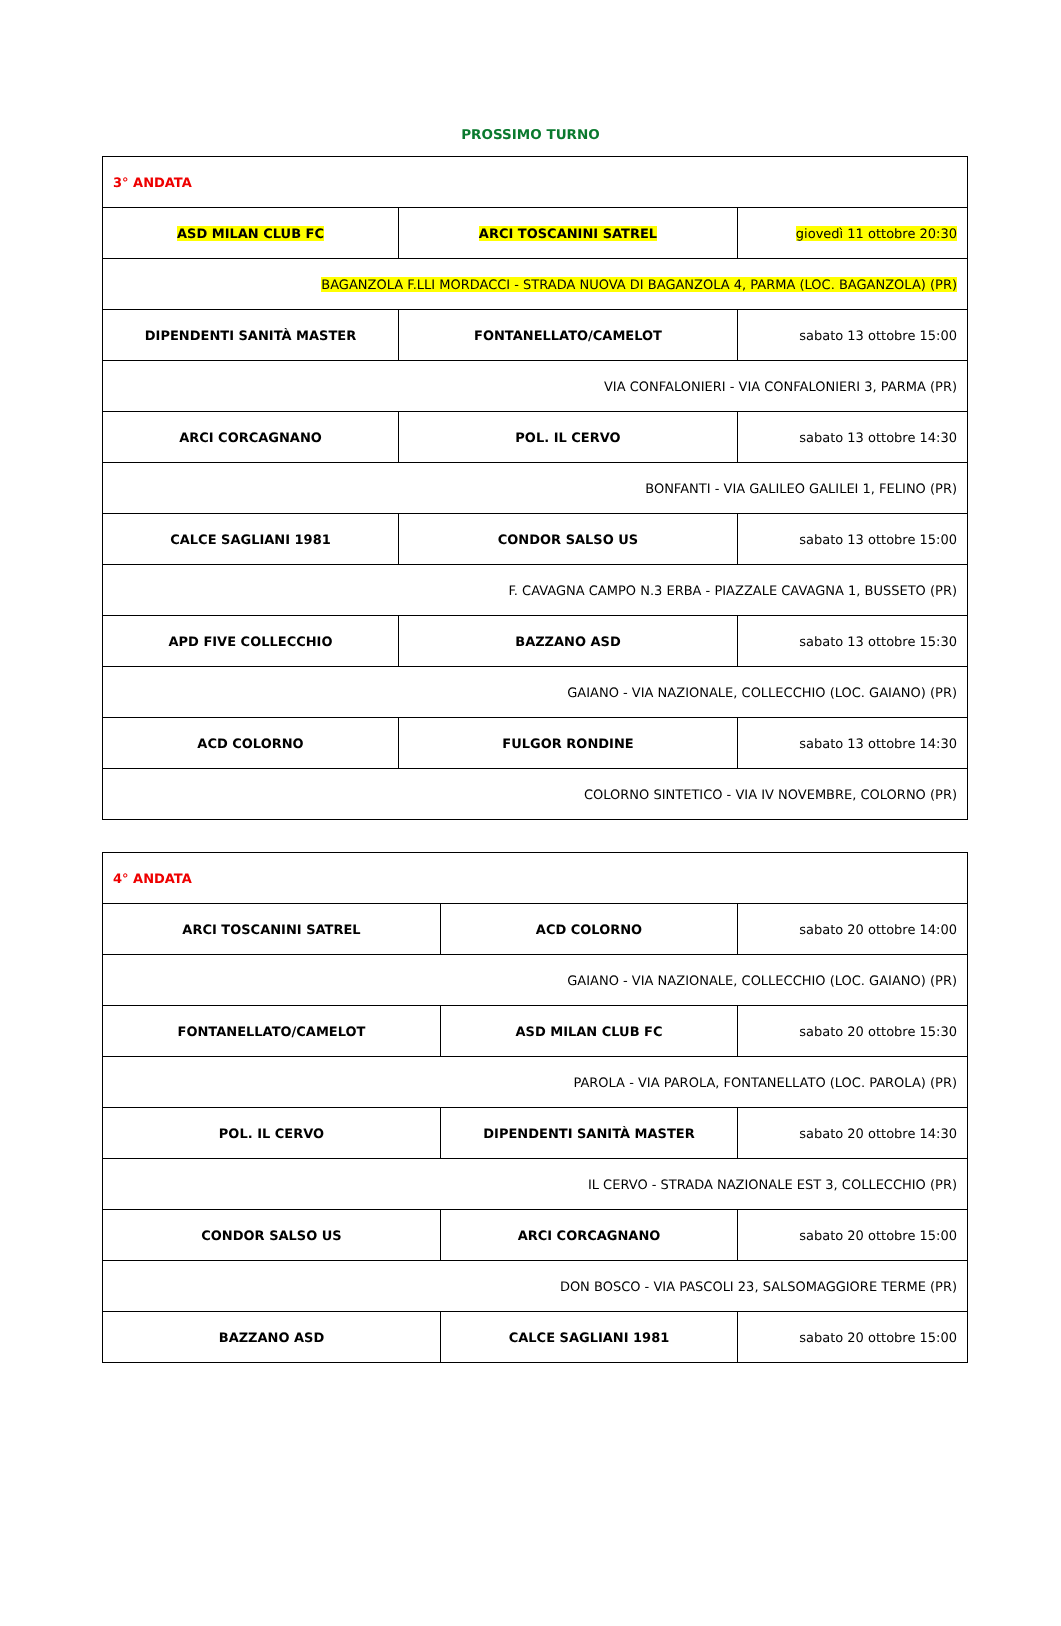PROSSIMO TURNO
| 3° ANDATA | | |
| ASD MILAN CLUB FC | ARCI TOSCANINI SATREL | giovedì 11 ottobre 20:30 |
| BAGANZOLA F.LLI MORDACCI - STRADA NUOVA DI BAGANZOLA 4, PARMA (LOC. BAGANZOLA) (PR) | | |
| DIPENDENTI SANITÀ MASTER | FONTANELLATO/CAMELOT | sabato 13 ottobre 15:00 |
| VIA CONFALONIERI - VIA CONFALONIERI 3, PARMA (PR) | | |
| ARCI CORCAGNANO | POL. IL CERVO | sabato 13 ottobre 14:30 |
| BONFANTI - VIA GALILEO GALILEI 1, FELINO (PR) | | |
| CALCE SAGLIANI 1981 | CONDOR SALSO US | sabato 13 ottobre 15:00 |
| F. CAVAGNA CAMPO N.3 ERBA - PIAZZALE CAVAGNA 1, BUSSETO (PR) | | |
| APD FIVE COLLECCHIO | BAZZANO ASD | sabato 13 ottobre 15:30 |
| GAIANO - VIA NAZIONALE, COLLECCHIO (LOC. GAIANO) (PR) | | |
| ACD COLORNO | FULGOR RONDINE | sabato 13 ottobre 14:30 |
| COLORNO SINTETICO - VIA IV NOVEMBRE, COLORNO (PR) | | |
| 4° ANDATA | | |
| ARCI TOSCANINI SATREL | ACD COLORNO | sabato 20 ottobre 14:00 |
| GAIANO - VIA NAZIONALE, COLLECCHIO (LOC. GAIANO) (PR) | | |
| FONTANELLATO/CAMELOT | ASD MILAN CLUB FC | sabato 20 ottobre 15:30 |
| PAROLA - VIA PAROLA, FONTANELLATO (LOC. PAROLA) (PR) | | |
| POL. IL CERVO | DIPENDENTI SANITÀ MASTER | sabato 20 ottobre 14:30 |
| IL CERVO - STRADA NAZIONALE EST 3, COLLECCHIO (PR) | | |
| CONDOR SALSO US | ARCI CORCAGNANO | sabato 20 ottobre 15:00 |
| DON BOSCO - VIA PASCOLI 23, SALSOMAGGIORE TERME (PR) | | |
| BAZZANO ASD | CALCE SAGLIANI 1981 | sabato 20 ottobre 15:00 |